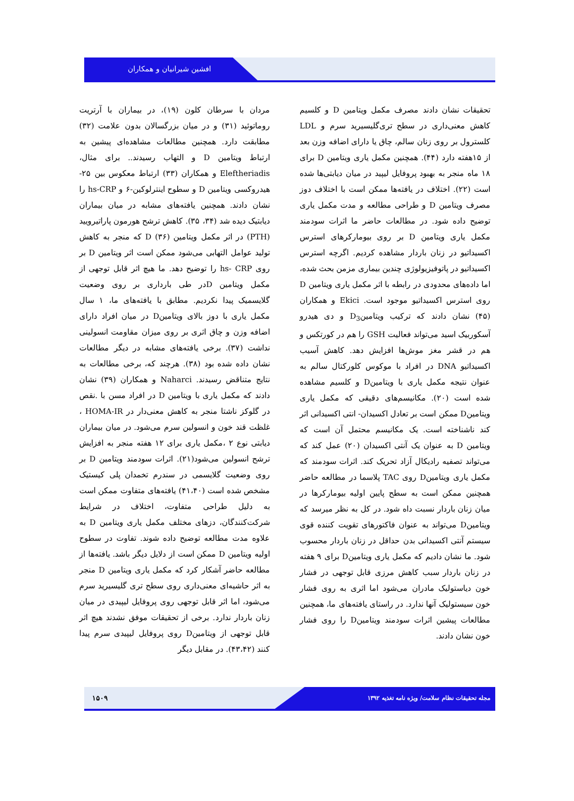افشین شیرانیان و همکاران
مردان با سرطان کلون (۱۹)، در بیماران با آرتریت روماتوئید (۳۱) و در میان بزرگسالان بدون علامت (۳۲) مطابقت دارد. همچنین مطالعات مشاهده‌ای پیشین به ارتباط ویتامین D و التهاب رسیدند.. برای مثال، Eleftheriadis و همکاران (۳۳) ارتباط معکوس بین ۲۵- هیدروکسی ویتامین D و سطوح اینترلوکین-۶ و hs-CRP را نشان دادند. همچنین یافته‌های مشابه در میان بیماران دیابتیک دیده شد (۳۴، ۳۵). کاهش ترشح هورمون پاراتیرویید (PTH) در اثر مکمل ویتامین D (۳۶) که منجر به کاهش تولید عوامل التهابی می‌شود ممکن است اثر ویتامین D بر روی hs- CRP را توضیح دهد. ما هیچ اثر قابل توجهی از مکمل ویتامین Dدر طی بارداری بر روی وضعیت گلایسمیک پیدا نکردیم. مطابق با یافته‌های ما، ۱ سال مکمل یاری با دوز بالای ویتامینD در میان افراد دارای اضافه وزن و چاق اثری بر روی میزان مقاومت انسولینی نداشت (۳۷). برخی یافته‌های مشابه در دیگر مطالعات نشان داده شده بود (۳۸). هرچند که، برخی مطالعات به نتایج متناقض رسیدند. Naharci و همکاران (۳۹) نشان دادند که مکمل یاری با ویتامین D در افراد مسن با .نقص در گلوکز ناشتا منجر به کاهش معنی‌دار در HOMA-IR ، غلظت قند خون و انسولین سرم می‌شود. در میان بیماران دیابتی نوع ۲ ،مکمل یاری برای ۱۲ هفته منجر به افزایش ترشح انسولین می‌شود(۲۱). اثرات سودمند ویتامین D بر روی وضعیت گلایسمی در سندرم تخمدان پلی کیستیک مشخص شده است (۴۱،۴۰) یافته‌های متفاوت ممکن است به دلیل طراحی متفاوت، اختلاف در شرایط شرکت‌کنندگان، دزهای مختلف مکمل یاری ویتامین D به علاوه مدت مطالعه توضیح داده شوند. تفاوت در سطوح اولیه ویتامین D ممکن است از دلایل دیگر باشد. یافته‌ها از مطالعه حاضر آشکار کرد که مکمل یاری ویتامین D منجر به اثر حاشیه‌ای معنی‌داری روی سطح تری گلیسیرید سرم می‌شود، اما اثر قابل توجهی روی پروفایل لیپیدی در میان زنان باردار ندارد. برخی از تحقیقات موفق نشدند هیچ اثر قابل توجهی از ویتامینD روی پروفایل لیپیدی سرم پیدا کنند (۴۳،۴۲). در مقابل دیگر
تحقیقات نشان دادند مصرف مکمل ویتامین D و کلسیم کاهش معنی‌داری در سطح تری‌گلیسیرید سرم و LDL کلسترول بر روی زنان سالم، چاق یا دارای اضافه وزن بعد از ۱۵هفته دارد (۴۴). همچنین مکمل یاری ویتامین D برای ۱۸ ماه منجر به بهبود پروفایل لیپید در میان دیابتی‌ها شده است (۲۲). اختلاف در یافته‌ها ممکن است با اختلاف دوز مصرف ویتامین D و طراحی مطالعه و مدت مکمل یاری توضیح داده شود. در مطالعات حاضر ما اثرات سودمند مکمل یاری ویتامین D بر روی بیومارکرهای استرس اکسیداتیو در زنان باردار مشاهده کردیم. اگرچه استرس اکسیداتیو در پاتوفیزیولوژی چندین بیماری مزمن بحث شده، اما داده‌های محدودی در رابطه با اثر مکمل یاری ویتامین D روی استرس اکسیداتیو موجود است. Ekici و همکاران (۴۵) نشان دادند که ترکیب ویتامینD<sub>3</sub> و دی هیدرو آسکوربیک اسید می‌تواند فعالیت GSH را هم در کورتکس و هم در قشر مغز موش‌ها افزایش دهد. کاهش آسیب اکسیداتیو DNA در افراد با موکوس کلورکتال سالم به عنوان نتیجه مکمل یاری با ویتامینD و کلسیم مشاهده شده است (۲۰). مکانیسم‌های دقیقی که مکمل یاری ویتامینD ممکن است بر تعادل اکسیدان- انتی اکسیدانی اثر کند ناشناخته است. یک مکانیسم محتمل آن است که ویتامین D به عنوان یک آنتی اکسیدان (۲۰) عمل کند که می‌تواند تصفیه رادیکال آزاد تحریک کند. اثرات سودمند که مکمل یاری ویتامینD روی TAC پلاسما در مطالعه حاضر همچنین ممکن است به سطح پایین اولیه بیومارکرها در میان زنان باردار نسبت داه شود. در کل به نظر میرسد که ویتامینD می‌تواند به عنوان فاکتورهای تقویت کننده قوی سیستم آنتی اکسیدانی بدن حداقل در زنان باردار محسوب شود. ما نشان دادیم که مکمل یاری ویتامینD برای ۹ هفته در زنان باردار سبب کاهش مرزی قابل توجهی در فشار خون دیاستولیک مادران می‌شود اما اثری به روی فشار خون سیستولیک آنها ندارد. در راستای یافته‌های ما، همچنین مطالعات پیشین اثرات سودمند ویتامینD را روی فشار خون نشان دادند.
۱۵۰۹
مجله تحقیقات نظام سلامت/ ویژه نامه تغذیه ۱۳۹۲